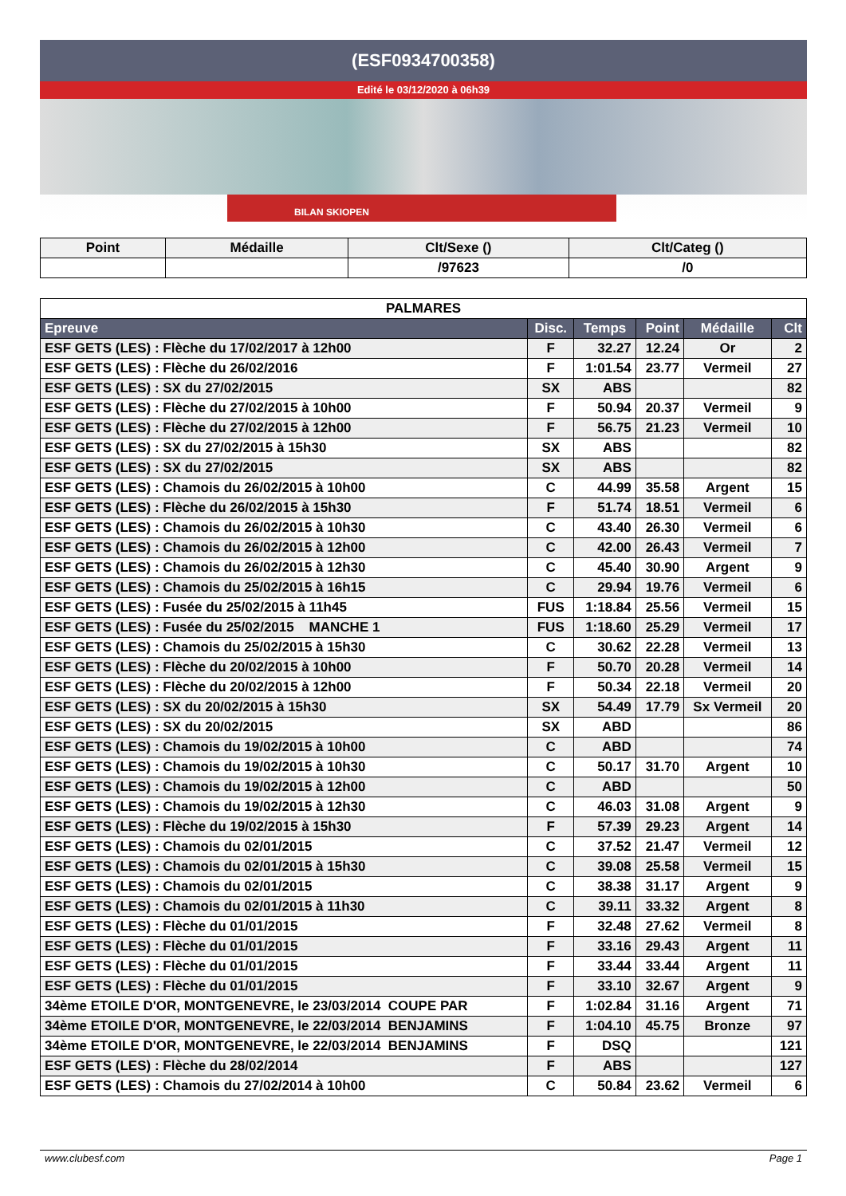(ESF0934700358)
Edité le 03/12/2020 à 06h39
BILAN SKIOPEN
| Point | Médaille | Clt/Sexe () | Clt/Categ () |
| --- | --- | --- | --- |
| | | /97623 | /0 |
| PALMARES | | | | | |
| Epreuve | Disc. | Temps | Point | Médaille | Clt |
| ESF GETS (LES) : Flèche du 17/02/2017 à 12h00 | F | 32.27 | 12.24 | Or | 2 |
| ESF GETS (LES) : Flèche du 26/02/2016 | F | 1:01.54 | 23.77 | Vermeil | 27 |
| ESF GETS (LES) : SX du 27/02/2015 | SX | ABS | | | 82 |
| ESF GETS (LES) : Flèche du 27/02/2015 à 10h00 | F | 50.94 | 20.37 | Vermeil | 9 |
| ESF GETS (LES) : Flèche du 27/02/2015 à 12h00 | F | 56.75 | 21.23 | Vermeil | 10 |
| ESF GETS (LES) : SX du 27/02/2015 à 15h30 | SX | ABS | | | 82 |
| ESF GETS (LES) : SX du 27/02/2015 | SX | ABS | | | 82 |
| ESF GETS (LES) : Chamois du 26/02/2015 à 10h00 | C | 44.99 | 35.58 | Argent | 15 |
| ESF GETS (LES) : Flèche du 26/02/2015 à 15h30 | F | 51.74 | 18.51 | Vermeil | 6 |
| ESF GETS (LES) : Chamois du 26/02/2015 à 10h30 | C | 43.40 | 26.30 | Vermeil | 6 |
| ESF GETS (LES) : Chamois du 26/02/2015 à 12h00 | C | 42.00 | 26.43 | Vermeil | 7 |
| ESF GETS (LES) : Chamois du 26/02/2015 à 12h30 | C | 45.40 | 30.90 | Argent | 9 |
| ESF GETS (LES) : Chamois du 25/02/2015 à 16h15 | C | 29.94 | 19.76 | Vermeil | 6 |
| ESF GETS (LES) : Fusée du 25/02/2015 à 11h45 | FUS | 1:18.84 | 25.56 | Vermeil | 15 |
| ESF GETS (LES) : Fusée du 25/02/2015 MANCHE 1 | FUS | 1:18.60 | 25.29 | Vermeil | 17 |
| ESF GETS (LES) : Chamois du 25/02/2015 à 15h30 | C | 30.62 | 22.28 | Vermeil | 13 |
| ESF GETS (LES) : Flèche du 20/02/2015 à 10h00 | F | 50.70 | 20.28 | Vermeil | 14 |
| ESF GETS (LES) : Flèche du 20/02/2015 à 12h00 | F | 50.34 | 22.18 | Vermeil | 20 |
| ESF GETS (LES) : SX du 20/02/2015 à 15h30 | SX | 54.49 | 17.79 | Sx Vermeil | 20 |
| ESF GETS (LES) : SX du 20/02/2015 | SX | ABD | | | 86 |
| ESF GETS (LES) : Chamois du 19/02/2015 à 10h00 | C | ABD | | | 74 |
| ESF GETS (LES) : Chamois du 19/02/2015 à 10h30 | C | 50.17 | 31.70 | Argent | 10 |
| ESF GETS (LES) : Chamois du 19/02/2015 à 12h00 | C | ABD | | | 50 |
| ESF GETS (LES) : Chamois du 19/02/2015 à 12h30 | C | 46.03 | 31.08 | Argent | 9 |
| ESF GETS (LES) : Flèche du 19/02/2015 à 15h30 | F | 57.39 | 29.23 | Argent | 14 |
| ESF GETS (LES) : Chamois du 02/01/2015 | C | 37.52 | 21.47 | Vermeil | 12 |
| ESF GETS (LES) : Chamois du 02/01/2015 à 15h30 | C | 39.08 | 25.58 | Vermeil | 15 |
| ESF GETS (LES) : Chamois du 02/01/2015 | C | 38.38 | 31.17 | Argent | 9 |
| ESF GETS (LES) : Chamois du 02/01/2015 à 11h30 | C | 39.11 | 33.32 | Argent | 8 |
| ESF GETS (LES) : Flèche du 01/01/2015 | F | 32.48 | 27.62 | Vermeil | 8 |
| ESF GETS (LES) : Flèche du 01/01/2015 | F | 33.16 | 29.43 | Argent | 11 |
| ESF GETS (LES) : Flèche du 01/01/2015 | F | 33.44 | 33.44 | Argent | 11 |
| ESF GETS (LES) : Flèche du 01/01/2015 | F | 33.10 | 32.67 | Argent | 9 |
| 34ème ETOILE D'OR, MONTGENEVRE, le 23/03/2014 COUPE PAR | F | 1:02.84 | 31.16 | Argent | 71 |
| 34ème ETOILE D'OR, MONTGENEVRE, le 22/03/2014 BENJAMINS | F | 1:04.10 | 45.75 | Bronze | 97 |
| 34ème ETOILE D'OR, MONTGENEVRE, le 22/03/2014 BENJAMINS | F | DSQ | | | 121 |
| ESF GETS (LES) : Flèche du 28/02/2014 | F | ABS | | | 127 |
| ESF GETS (LES) : Chamois du 27/02/2014 à 10h00 | C | 50.84 | 23.62 | Vermeil | 6 |
www.clubesf.com Page 1